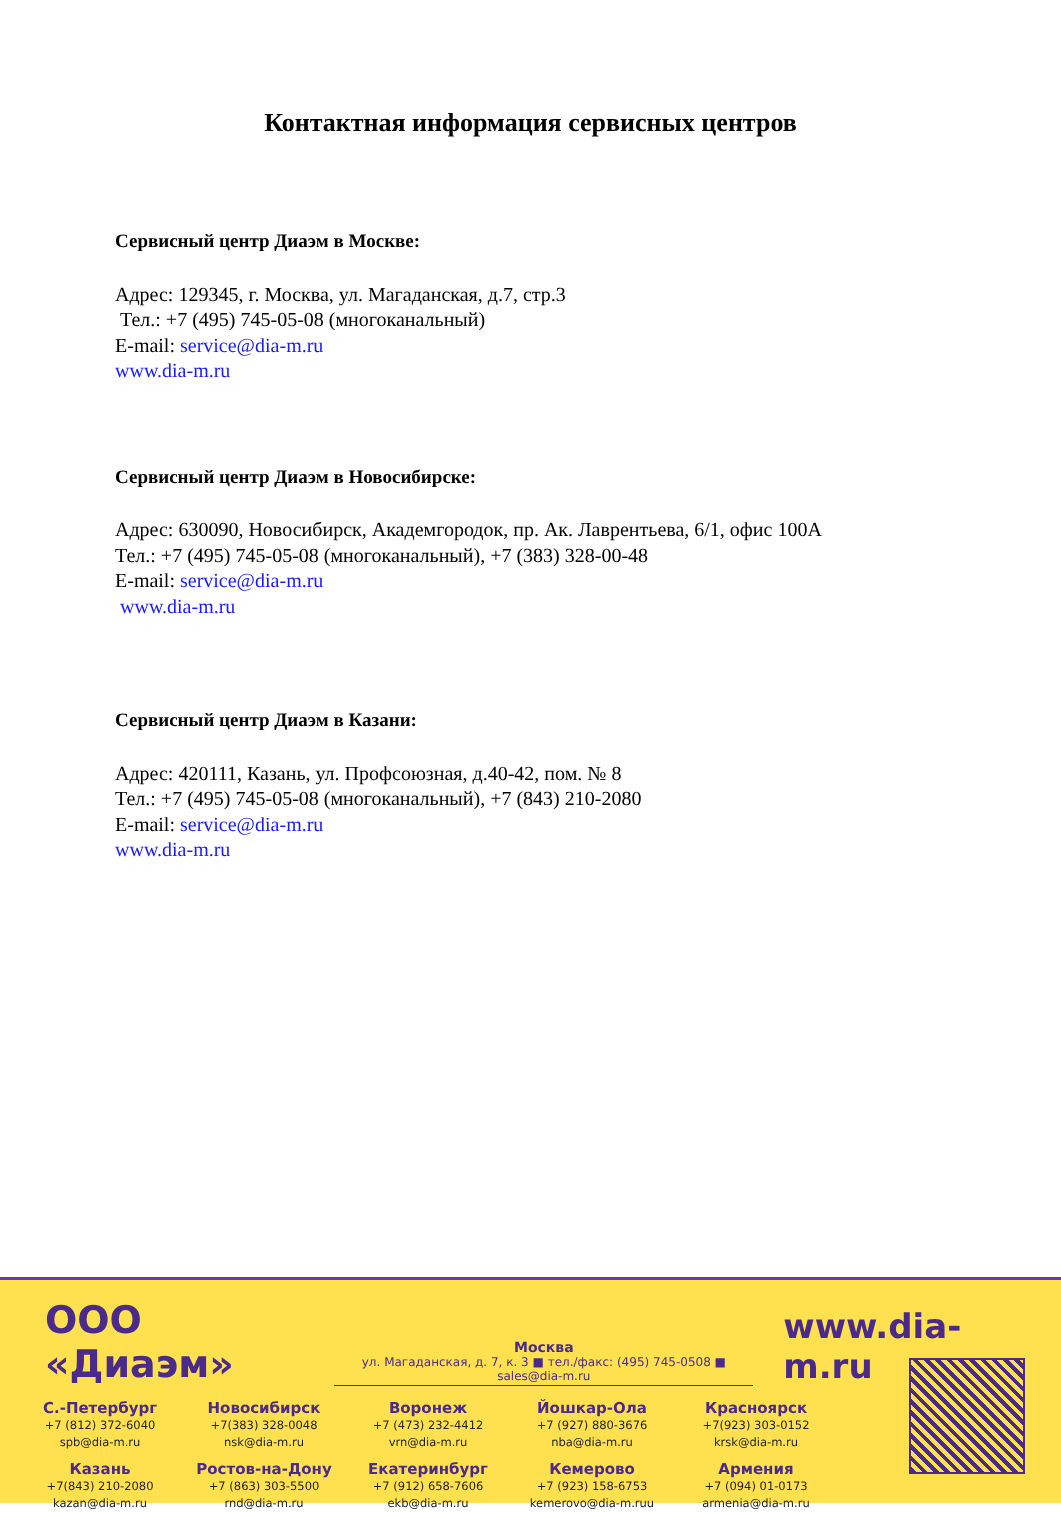Контактная информация сервисных центров
Сервисный центр Диаэм в Москве:
Адрес: 129345, г. Москва, ул. Магаданская, д.7, стр.3
Тел.: +7 (495) 745-05-08 (многоканальный)
E-mail: service@dia-m.ru
www.dia-m.ru
Сервисный центр Диаэм в Новосибирске:
Адрес: 630090, Новосибирск, Академгородок, пр. Ак. Лаврентьева, 6/1, офис 100А
Тел.: +7 (495) 745-05-08 (многоканальный), +7 (383) 328-00-48
E-mail: service@dia-m.ru
www.dia-m.ru
Сервисный центр Диаэм в Казани:
Адрес: 420111, Казань, ул. Профсоюзная, д.40-42, пом. № 8
Тел.: +7 (495) 745-05-08 (многоканальный), +7 (843) 210-2080
E-mail: service@dia-m.ru
www.dia-m.ru
ООО «Диаэм»
Москва
ул. Магаданская, д. 7, к. 3 ■ тел./факс: (495) 745-0508 ■ sales@dia-m.ru
www.dia-m.ru
С.-Петербург
+7 (812) 372-6040
spb@dia-m.ru
Новосибирск
+7(383) 328-0048
nsk@dia-m.ru
Воронеж
+7 (473) 232-4412
vrn@dia-m.ru
Йошкар-Ола
+7 (927) 880-3676
nba@dia-m.ru
Красноярск
+7(923) 303-0152
krsk@dia-m.ru
Казань
+7(843) 210-2080
kazan@dia-m.ru
Ростов-на-Дону
+7 (863) 303-5500
rnd@dia-m.ru
Екатеринбург
+7 (912) 658-7606
ekb@dia-m.ru
Кемерово
+7 (923) 158-6753
kemerovo@dia-m.ruu
Армения
+7 (094) 01-0173
armenia@dia-m.ru